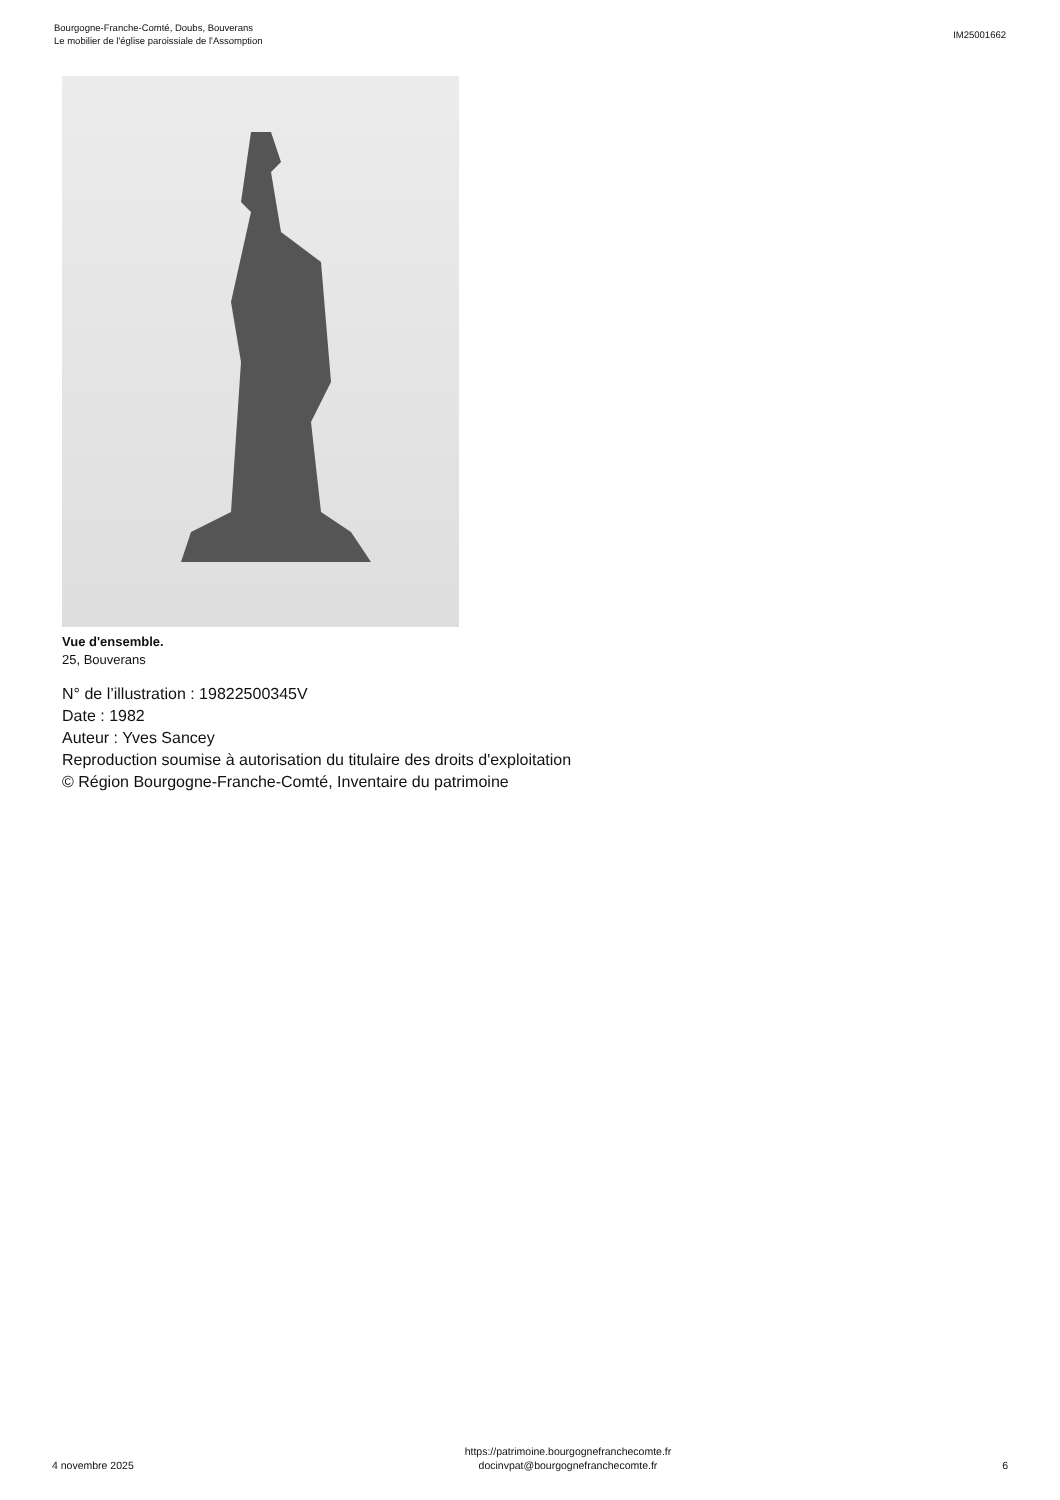Bourgogne-Franche-Comté, Doubs, Bouverans
Le mobilier de l'église paroissiale de l'Assomption
IM25001662
Vue d'ensemble.
25, Bouverans
N° de l’illustration : 19822500345V
Date : 1982
Auteur : Yves Sancey
Reproduction soumise à autorisation du titulaire des droits d'exploitation
© Région Bourgogne-Franche-Comté, Inventaire du patrimoine
4 novembre 2025
https://patrimoine.bourgognefranchecomte.fr
docinvpat@bourgognefranchecomte.fr
6